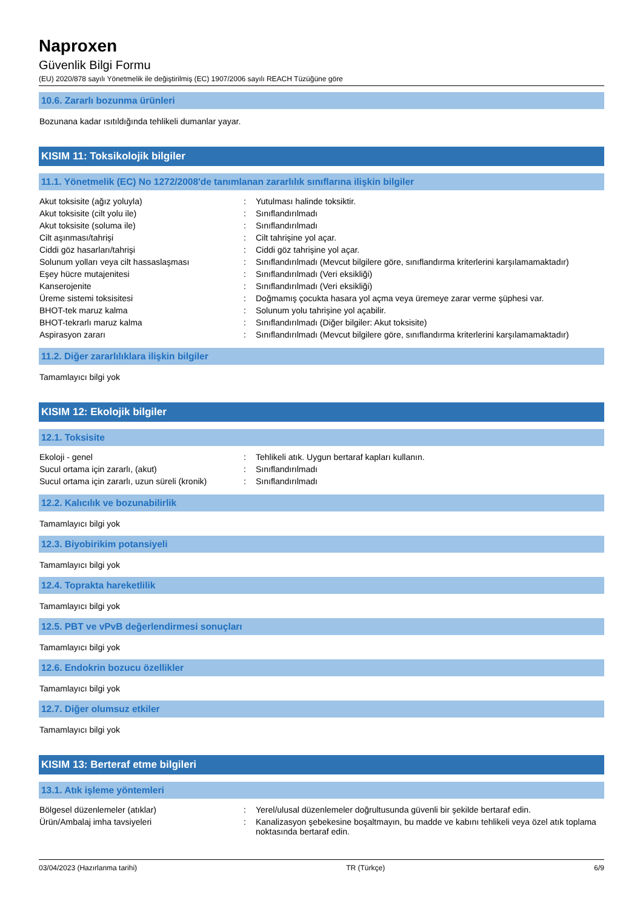Naproxen
Güvenlik Bilgi Formu
(EU) 2020/878 sayılı Yönetmelik ile değiştirilmiş (EC) 1907/2006 sayılı REACH Tüzüğüne göre
10.6. Zararlı bozunma ürünleri
Bozunana kadar ısıtıldığında tehlikeli dumanlar yayar.
KISIM 11: Toksikolojik bilgiler
11.1. Yönetmelik (EC) No 1272/2008'de tanımlanan zararlılık sınıflarına ilişkin bilgiler
| Akut toksisite (ağız yoluyla) | : | Yutulması halinde toksiktir. |
| Akut toksisite (cilt yolu ile) | : | Sınıflandırılmadı |
| Akut toksisite (soluma ile) | : | Sınıflandırılmadı |
| Cilt aşınması/tahrişi | : | Cilt tahrişine yol açar. |
| Ciddi göz hasarları/tahrişi | : | Ciddi göz tahrişine yol açar. |
| Solunum yolları veya cilt hassaslaşması | : | Sınıflandırılmadı (Mevcut bilgilere göre, sınıflandırma kriterlerini karşılamamaktadır) |
| Eşey hücre mutajenitesi | : | Sınıflandırılmadı (Veri eksikliği) |
| Kanserojenite | : | Sınıflandırılmadı (Veri eksikliği) |
| Üreme sistemi toksisitesi | : | Doğmamış çocukta hasara yol açma veya üremeye zarar verme şüphesi var. |
| BHOT-tek maruz kalma | : | Solunum yolu tahrişine yol açabilir. |
| BHOT-tekrarlı maruz kalma | : | Sınıflandırılmadı (Diğer bilgiler: Akut toksisite) |
| Aspirasyon zararı | : | Sınıflandırılmadı (Mevcut bilgilere göre, sınıflandırma kriterlerini karşılamamaktadır) |
11.2. Diğer zararlılıklara ilişkin bilgiler
Tamamlayıcı bilgi yok
KISIM 12: Ekolojik bilgiler
12.1. Toksisite
| Ekoloji - genel | : | Tehlikeli atık. Uygun bertaraf kapları kullanın. |
| Sucul ortama için zararlı, (akut) | : | Sınıflandırılmadı |
| Sucul ortama için zararlı, uzun süreli (kronik) | : | Sınıflandırılmadı |
12.2. Kalıcılık ve bozunabilirlik
Tamamlayıcı bilgi yok
12.3. Biyobirikim potansiyeli
Tamamlayıcı bilgi yok
12.4. Toprakta hareketlilik
Tamamlayıcı bilgi yok
12.5. PBT ve vPvB değerlendirmesi sonuçları
Tamamlayıcı bilgi yok
12.6. Endokrin bozucu özellikler
Tamamlayıcı bilgi yok
12.7. Diğer olumsuz etkiler
Tamamlayıcı bilgi yok
KISIM 13: Berteraf etme bilgileri
13.1. Atık işleme yöntemleri
| Bölgesel düzenlemeler (atıklar) | : | Yerel/ulusal düzenlemeler doğrultusunda güvenli bir şekilde bertaraf edin. |
| Ürün/Ambalaj imha tavsiyeleri | : | Kanalizasyon şebekesine boşaltmayın, bu madde ve kabını tehlikeli veya özel atık toplama noktasında bertaraf edin. |
03/04/2023 (Hazırlanma tarihi) TR (Türkçe) 6/9